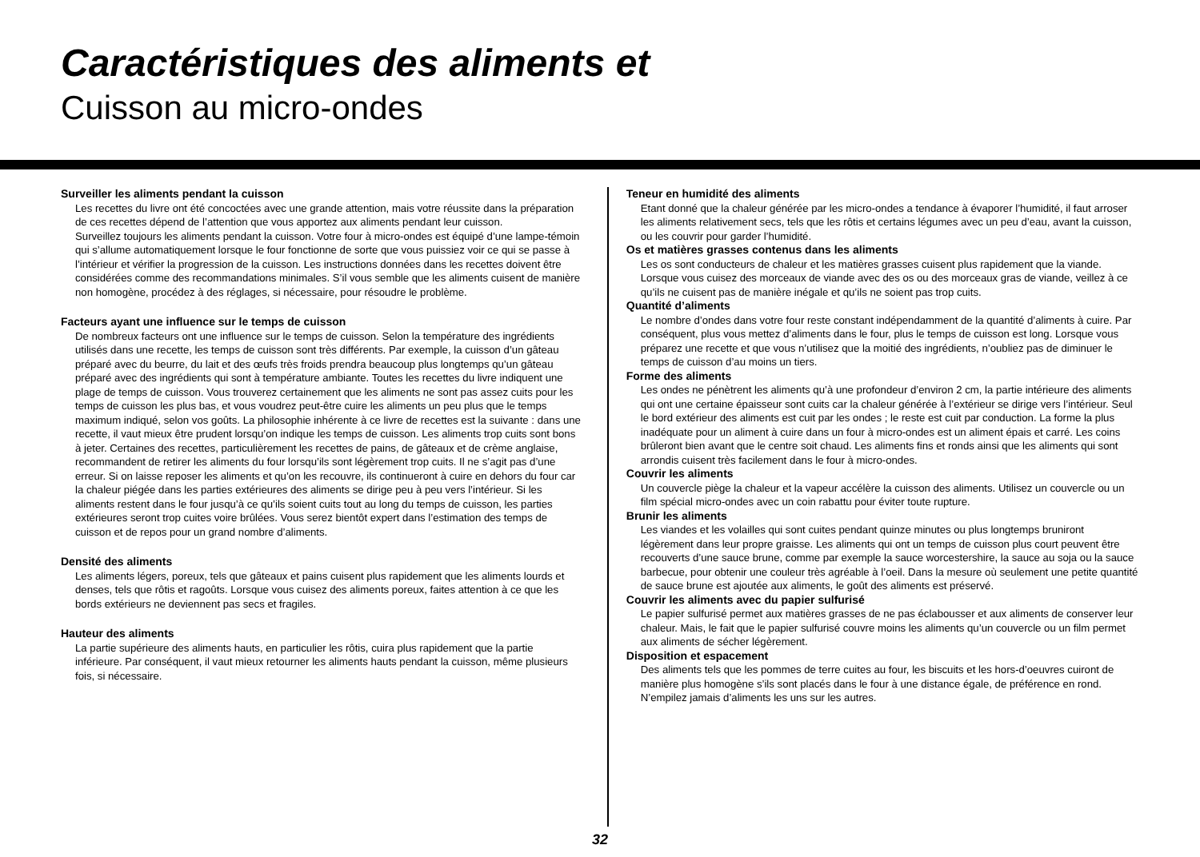Caractéristiques des aliments et
Cuisson au micro-ondes
Surveiller les aliments pendant la cuisson
Les recettes du livre ont été concoctées avec une grande attention, mais votre réussite dans la préparation de ces recettes dépend de l’attention que vous apportez aux aliments pendant leur cuisson.
Surveillez toujours les aliments pendant la cuisson. Votre four à micro-ondes est équipé d’une lampe-témoin qui s’allume automatiquement lorsque le four fonctionne de sorte que vous puissiez voir ce qui se passe à l’intérieur et vérifier la progression de la cuisson. Les instructions données dans les recettes doivent être considérées comme des recommandations minimales. S’il vous semble que les aliments cuisent de manière non homogène, procédez à des réglages, si nécessaire, pour résoudre le problème.
Facteurs ayant une influence sur le temps de cuisson
De nombreux facteurs ont une influence sur le temps de cuisson. Selon la température des ingrédients utilisés dans une recette, les temps de cuisson sont très différents. Par exemple, la cuisson d’un gâteau préparé avec du beurre, du lait et des œufs très froids prendra beaucoup plus longtemps qu’un gâteau préparé avec des ingrédients qui sont à température ambiante. Toutes les recettes du livre indiquent une plage de temps de cuisson. Vous trouverez certainement que les aliments ne sont pas assez cuits pour les temps de cuisson les plus bas, et vous voudrez peut-être cuire les aliments un peu plus que le temps maximum indiqué, selon vos goûts. La philosophie inhérente à ce livre de recettes est la suivante : dans une recette, il vaut mieux être prudent lorsqu’on indique les temps de cuisson. Les aliments trop cuits sont bons à jeter. Certaines des recettes, particulièrement les recettes de pains, de gâteaux et de crème anglaise, recommandent de retirer les aliments du four lorsqu’ils sont légèrement trop cuits. Il ne s’agit pas d’une erreur. Si on laisse reposer les aliments et qu’on les recouvre, ils continueront à cuire en dehors du four car la chaleur piégée dans les parties extérieures des aliments se dirige peu à peu vers l’intérieur. Si les aliments restent dans le four jusqu’à ce qu’ils soient cuits tout au long du temps de cuisson, les parties extérieures seront trop cuites voire brûlées. Vous serez bientôt expert dans l’estimation des temps de cuisson et de repos pour un grand nombre d’aliments.
Densité des aliments
Les aliments légers, poreux, tels que gâteaux et pains cuisent plus rapidement que les aliments lourds et denses, tels que rôtis et ragoûts. Lorsque vous cuisez des aliments poreux, faites attention à ce que les bords extérieurs ne deviennent pas secs et fragiles.
Hauteur des aliments
La partie supérieure des aliments hauts, en particulier les rôtis, cuira plus rapidement que la partie inférieure. Par conséquent, il vaut mieux retourner les aliments hauts pendant la cuisson, même plusieurs fois, si nécessaire.
Teneur en humidité des aliments
Etant donné que la chaleur générée par les micro-ondes a tendance à évaporer l’humidité, il faut arroser les aliments relativement secs, tels que les rôtis et certains légumes avec un peu d’eau, avant la cuisson, ou les couvrir pour garder l’humidité.
Os et matières grasses contenus dans les aliments
Les os sont conducteurs de chaleur et les matières grasses cuisent plus rapidement que la viande. Lorsque vous cuisez des morceaux de viande avec des os ou des morceaux gras de viande, veillez à ce qu’ils ne cuisent pas de manière inégale et qu’ils ne soient pas trop cuits.
Quantité d’aliments
Le nombre d’ondes dans votre four reste constant indépendamment de la quantité d’aliments à cuire. Par conséquent, plus vous mettez d’aliments dans le four, plus le temps de cuisson est long. Lorsque vous préparez une recette et que vous n’utilisez que la moitié des ingrédients, n’oubliez pas de diminuer le temps de cuisson d’au moins un tiers.
Forme des aliments
Les ondes ne pénètrent les aliments qu’à une profondeur d’environ 2 cm, la partie intérieure des aliments qui ont une certaine épaisseur sont cuits car la chaleur générée à l’extérieur se dirige vers l’intérieur. Seul le bord extérieur des aliments est cuit par les ondes ; le reste est cuit par conduction. La forme la plus inadéquate pour un aliment à cuire dans un four à micro-ondes est un aliment épais et carré. Les coins brûleront bien avant que le centre soit chaud. Les aliments fins et ronds ainsi que les aliments qui sont arrondis cuisent très facilement dans le four à micro-ondes.
Couvrir les aliments
Un couvercle piège la chaleur et la vapeur accélère la cuisson des aliments. Utilisez un couvercle ou un film spécial micro-ondes avec un coin rabattu pour éviter toute rupture.
Brunir les aliments
Les viandes et les volailles qui sont cuites pendant quinze minutes ou plus longtemps bruniront légèrement dans leur propre graisse. Les aliments qui ont un temps de cuisson plus court peuvent être recouverts d’une sauce brune, comme par exemple la sauce worcestershire, la sauce au soja ou la sauce barbecue, pour obtenir une couleur très agréable à l’oeil. Dans la mesure où seulement une petite quantité de sauce brune est ajoutée aux aliments, le goût des aliments est préservé.
Couvrir les aliments avec du papier sulfurisé
Le papier sulfurisé permet aux matières grasses de ne pas éclabousser et aux aliments de conserver leur chaleur. Mais, le fait que le papier sulfurisé couvre moins les aliments qu’un couvercle ou un film permet aux aliments de sécher légèrement.
Disposition et espacement
Des aliments tels que les pommes de terre cuites au four, les biscuits et les hors-d’oeuvres cuiront de manière plus homogène s’ils sont placés dans le four à une distance égale, de préférence en rond. N’empilez jamais d’aliments les uns sur les autres.
32